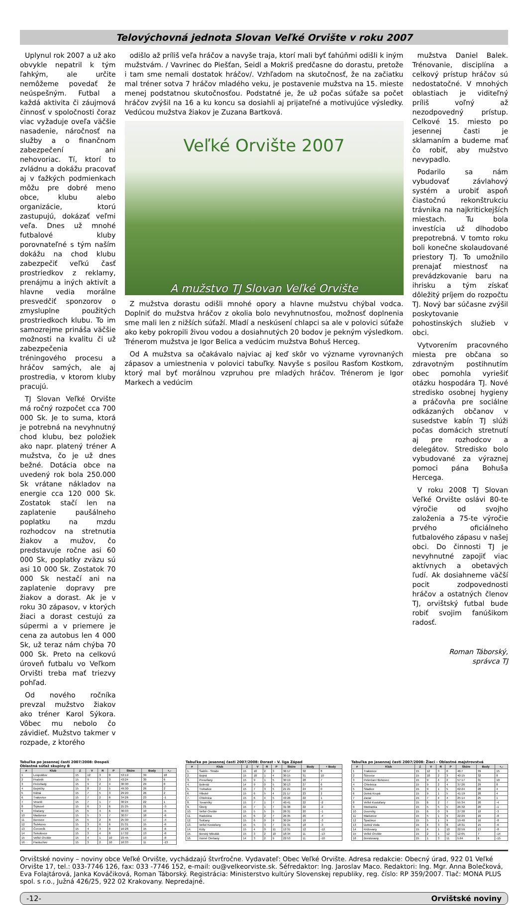Telovýchovná jednota Slovan Veľké Orvište v roku 2007
Uplynul rok 2007 a už ako obvykle nepatril k tým ľahkým, ale určite nemôžeme povedať že neúspešným. Futbal a každá aktivita či záujmová činnosť v spoločnosti čoraz viac vyžaduje oveľa väčšie nasadenie, náročnosť na služby a o finančnom zabezpečení ani nehovoriac. Tí, ktorí to zvládnu a dokážu pracovať aj v ťažkých podmienkach môžu pre dobré meno obce, klubu alebo organizácie, ktorú zastupujú, dokázať veľmi veľa. Dnes už mnohé futbalové kluby porovnateľné s tým naším dokážu na chod klubu zabezpečiť veľkú časť prostriedkov z reklamy, prenájmu a iných aktivít a hlavne vedia morálne presvedčiť sponzorov o zmysluplne použitých prostriedkoch klubu. To im samozrejme prináša väčšie možnosti na kvalitu či už zabezpečenia tréningového procesu a hráčov samých, ale aj prostredia, v ktorom kluby pracujú.
TJ Slovan Veľké Orvište má ročný rozpočet cca 700 000 Sk. Je to suma, ktorá je potrebná na nevyhnutný chod klubu, bez položiek ako napr. platený tréner A mužstva, čo je už dnes bežné. Dotácia obce na uvedený rok bola 250.000 Sk vrátane nákladov na energie cca 120 000 Sk. Zostatok stačí len na zaplatenie paušálneho poplatku na mzdu rozhodcov na stretnutia žiakov a mužov, čo predstavuje ročne asi 60 000 Sk, poplatky zväzu sú asi 10 000 Sk. Zostatok 70 000 Sk nestačí ani na zaplatenie dopravy pre žiakov a dorast. Ak je v roku 30 zápasov, v ktorých žiaci a dorast cestujú za súpermi a v priemere je cena za autobus len 4 000 Sk, už teraz nám chýba 70 000 Sk. Preto na celkovú úroveň futbalu vo Veľkom Orvišti treba mať triezvy pohľad.
Od nového ročníka prevzal mužstvo žiakov ako tréner Karol Sýkora. Vôbec mu nebolo čo závidieť. Mužstvo takmer v rozpade, z ktorého
odišlo až príliš veľa hráčov a navyše traja, ktorí mali byť ťahúňmi odišli k iným mužstvám. / Vavrinec do Piešťan, Seidl a Mokriš predčasne do dorastu, pretože i tam sme nemali dostatok hráčov/. Vzhľadom na skutočnosť, že na začiatku mal tréner sotva 7 hráčov mladého veku, je postavenie mužstva na 15. mieste menej podstatnou skutočnosťou. Podstatné je, že už počas súťaže sa počet hráčov zvýšil na 16 a ku koncu sa dosiahli aj prijateľné a motivujúce výsledky. Vedúcou mužstva žiakov je Zuzana Bartková.
Veľké Orvište 2007
A mužstvo TJ Slovan Veľké Orvište
Z mužstva dorastu odišli mnohé opory a hlavne mužstvu chýbal vodca. Doplniť do mužstva hráčov z okolia bolo nevyhnutnosťou, možnosť doplnenia sme mali len z nižších súťaží. Mladí a neskúsení chlapci sa ale v polovici súťaže ako keby pokropili živou vodou a dosiahnutých 20 bodov je pekným výsledkom. Trénerom mužstva je Igor Belica a vedúcim mužstva Bohuš Herceg.
Od A mužstva sa očakávalo najviac aj keď skôr vo význame vyrovnaných zápasov a umiestnenia v polovici tabuľky. Navyše s posilou Rasťom Kostkom, ktorý mal byť morálnou vzpruhou pre mladých hráčov. Trénerom je Igor Markech a vedúcim
mužstva Daniel Balek. Trénovanie, disciplína a celkový prístup hráčov sú nedostatočné. V mnohých oblastiach je viditeľný príliš voľný až nezodpovedný prístup. Celkové 15. miesto po jesennej časti je sklamaním a budeme mať čo robiť, aby mužstvo nevypadlo.
Podarilo sa nám vybudovať závlahový systém a urobiť aspoň čiastočnú rekonštrukciu trávnika na najkritickejších miestach. Tu bola investícia už dlhodobo prepotrebná. V tomto roku boli konečne skolaudované priestory TJ. To umožnilo prenajať miestnosť na prevádzkovanie baru na ihrisku a tým získať dôležitý príjem do rozpočtu TJ. Nový bar súčasne zvýšil poskytovanie pohostinských služieb v obci.
Vytvorením pracovného miesta pre občana so zdravotným postihnutím obec pomohla vyriešiť otázku hospodára TJ. Nové stredisko osobnej hygieny a práčovňa pre sociálne odkázaných občanov v susedstve kabín TJ slúži počas domácich stretnutí aj pre rozhodcov a delegátov. Stredisko bolo vybudované za výraznej pomoci pána Bohuša Hercega.
V roku 2008 TJ Slovan Veľké Orvište oslávi 80-te výročie od svojho založenia a 75-te výročie prvého oficiálneho futbalového zápasu v našej obci. Do činnosti TJ je nevyhnutné zapojiť viac aktívnych a obetavých ľudí. Ak dosiahneme väčší pocit zodpovednosti hráčov a ostatných členov TJ, orvištský futbal bude robiť svojim fanúšikom radosť.
Roman Táborský,
správca TJ
Tabuľka po jesennej časti 2007/2008: Dospelí
Oblastná súťaž skupiny B
| # | Klub | Z | V | R | P | Skóre | Body | +,- |
| --- | --- | --- | --- | --- | --- | --- | --- | --- |
| 1 | Leopoldov | 15 | 12 | 3 | 0 | 53:19 | 39 | 18 |
| 2 | Prašník | 15 | 9 | 3 | 3 | 43:24 | 30 | 6 |
| 3 | Pečeňady | 15 | 9 | 2 | 4 | 30:30 | 29 | 8 |
| 4 | Bojničky | 15 | 8 | 2 | 5 | 49:30 | 26 | 2 |
| 5 | Nižná | 15 | 7 | 5 | 3 | 29:20 | 26 | 2 |
| 6 | Trakovice | 15 | 7 | 2 | 6 | 34:26 | 23 | -1 |
| 7 | Veselé | 15 | 7 | 1 | 7 | 30:24 | 22 | 1 |
| 8 | Šípkové | 15 | 6 | 3 | 6 | 21:25 | 21 | -3 |
| 9 | Kľačany | 15 | 5 | 4 | 6 | 30:33 | 19 | -5 |
| 10 | Madunice | 15 | 5 | 3 | 7 | 30:37 | 18 | -6 |
| 11 | Borovce | 15 | 5 | 2 | 8 | 25:30 | 17 | -4 |
| 12 | Šulekovo | 15 | 3 | 6 | 6 | 21:31 | 15 | -6 |
| 13 | Červeník | 15 | 4 | 3 | 8 | 16:28 | 15 | -6 |
| 14 | Sokolovce | 15 | 3 | 4 | 8 | 17:32 | 13 | -8 |
| 15 | Veľké Orvište | 15 | 4 | 1 | 10 | 23:45 | 13 | -8 |
| 16 | Pastuchov | 15 | 3 | 2 | 10 | 16:33 | 11 | -13 |
Tabuľka po jesennej časti 2007/2008: Dorast - V. liga Západ
| # | Klub | Z | V | R | P | Skóre | Body | + Body |
| --- | --- | --- | --- | --- | --- | --- | --- | --- |
| 1. | Šaštín - Stráže | 15 | 10 | 2 | 3 | 36:17 | 32 | 8 |
| 2. | Bojná | 15 | 10 | 1 | 4 | 30:15 | 31 | 10 |
| 3. | Preseľany | 15 | 9 | 1 | 5 | 30:19 | 28 | 7 |
| 4. | Boleráz | 14 | 9 | 0 | 5 | 30:13 | 27 | 6 |
| 5. | Trebatice | 15 | 7 | 3 | 5 | 21:21 | 24 | 0 |
| 6. | Hlboké | 15 | 6 | 5 | 4 | 21:17 | 23 | 2 |
| 7. | Chtelnica | 15 | 6 | 4 | 5 | 43:26 | 22 | 1 |
| 8. | Tovarníky | 15 | 7 | 1 | 7 | 40:41 | 22 | -2 |
| 9. | Gbely | 15 | 7 | 1 | 7 | 31:38 | 22 | -2 |
| 10. | Veľké Orvište | 15 | 5 | 5 | 5 | 28:31 | 20 | -1 |
| 11. | Radošina | 15 | 6 | 2 | 7 | 26:35 | 20 | -4 |
| 12. | Solčany | 15 | 6 | 0 | 9 | 30:24 | 18 | -3 |
| 13. | Veľké Kostoľany | 15 | 5 | 3 | 7 | 31:31 | 18 | -3 |
| 14. | Kúty | 15 | 4 | 0 | 11 | 12:31 | 12 | -12 |
| 15. | Borský Mikuláš | 15 | 3 | 2 | 10 | 18:34 | 11 | -13 |
| 16. | Horné Orešany | 14 | 3 | 2 | 9 | 22:53 | 11 | -10 |
Tabuľka po jesennej časti 2007/2008: Žiaci - Oblastné majstrovstvá
| # | Klub | Z | V | R | P | Skóre | Body | +,- |
| --- | --- | --- | --- | --- | --- | --- | --- | --- |
| 1 | Trakovice | 15 | 12 | 3 | 0 | 46:7 | 39 | 15 |
| 2 | Šúrovce | 15 | 10 | 2 | 3 | 40:15 | 32 | 8 |
| 3 | Peterčan Hlohovec | 15 | 9 | 4 | 2 | 57:17 | 31 | 10 |
| 4 | Chtelnica | 15 | 9 | 2 | 4 | 37:26 | 29 | 8 |
| 5 | Siladice | 15 | 9 | 1 | 5 | 62:24 | 28 | 4 |
| 6 | Dolná Krupá | 15 | 9 | 1 | 5 | 41:19 | 28 | 4 |
| 7 | Zavar | 15 | 7 | 4 | 4 | 25:14 | 25 | 1 |
| 8 | Veľké Kostoľany | 15 | 6 | 2 | 7 | 55:34 | 20 | -4 |
| 9 | Modranka | 15 | 5 | 5 | 5 | 26:32 | 20 | -1 |
| 10 | Dvorníky | 15 | 6 | 0 | 9 | 27:38 | 18 | -3 |
| 11 | Madunice | 15 | 5 | 1 | 9 | 22:29 | 16 | -8 |
| 12 | Špačince | 15 | 5 | 1 | 9 | 19:40 | 16 | -8 |
| 13 | Dobrá Voda | 15 | 4 | 3 | 8 | 18:31 | 15 | -6 |
| 14 | Križovany | 15 | 4 | 1 | 10 | 22:59 | 13 | -8 |
| 15 | Veľké Orvište | 15 | 2 | 1 | 12 | 12:65 | 7 | -14 |
| 16 | Brestovany | 15 | 1 | 3 | 11 | 5:64 | 6 | -15 |
Orvištské noviny – noviny obce Veľké Orvište, vychádzajú štvrťročne. Vydavateľ: Obec Veľké Orvište. Adresa redakcie: Obecný úrad, 922 01 Veľké Orvište 17, tel.: 033-7746 126, fax: 033 -7746 152, e-mail: ou@velkeorviste.sk. Šéfredaktor: Ing. Jaroslav Maco. Redaktori: Ing. Mgr. Anna Bolečková, Eva Folajtárová, Janka Kováčiková, Roman Táborský. Registrácia: Ministerstvo kultúry Slovenskej republiky, reg. číslo: RP 359/2007. Tlač: MONA PLUS spol. s r.o., Južná 426/25, 922 02 Krakovany. Nepredajné.
-12- Orvištské noviny